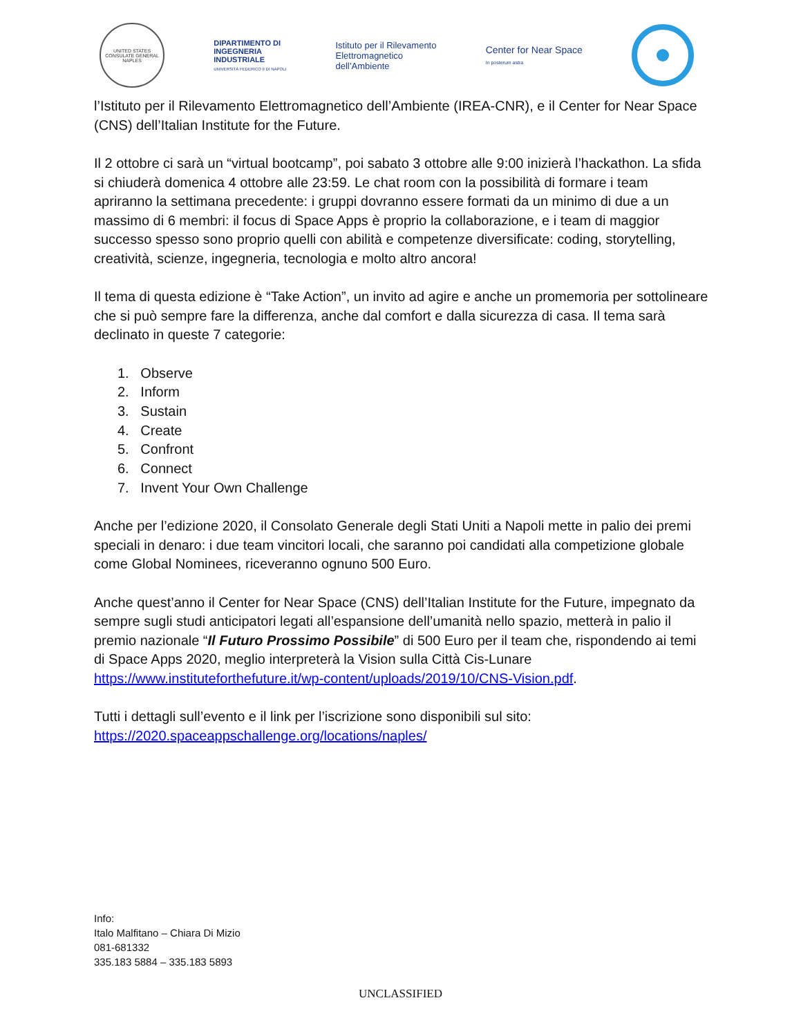UNITED STATES CONSULATE GENERAL
NAPLES
DIPARTIMENTO DI
INGEGNERIA
INDUSTRIALE
UNIVERSITÀ FEDERICO II DI NAPOLI
Istituto per il Rilevamento
Elettromagnetico
dell’Ambiente
Center for Near Space
In posterum astra
l’Istituto per il Rilevamento Elettromagnetico dell’Ambiente (IREA-CNR), e il Center for Near Space (CNS) dell’Italian Institute for the Future.
Il 2 ottobre ci sarà un “virtual bootcamp”, poi sabato 3 ottobre alle 9:00 inizierà l’hackathon. La sfida si chiuderà domenica 4 ottobre alle 23:59. Le chat room con la possibilità di formare i team apriranno la settimana precedente: i gruppi dovranno essere formati da un minimo di due a un massimo di 6 membri: il focus di Space Apps è proprio la collaborazione, e i team di maggior successo spesso sono proprio quelli con abilità e competenze diversificate: coding, storytelling, creatività, scienze, ingegneria, tecnologia e molto altro ancora!
Il tema di questa edizione è “Take Action”, un invito ad agire e anche un promemoria per sottolineare che si può sempre fare la differenza, anche dal comfort e dalla sicurezza di casa. Il tema sarà declinato in queste 7 categorie:
1. Observe
2. Inform
3. Sustain
4. Create
5. Confront
6. Connect
7. Invent Your Own Challenge
Anche per l’edizione 2020, il Consolato Generale degli Stati Uniti a Napoli mette in palio dei premi speciali in denaro: i due team vincitori locali, che saranno poi candidati alla competizione globale come Global Nominees, riceveranno ognuno 500 Euro.
Anche quest’anno il Center for Near Space (CNS) dell’Italian Institute for the Future, impegnato da sempre sugli studi anticipatori legati all’espansione dell’umanità nello spazio, metterà in palio il premio nazionale “Il Futuro Prossimo Possibile” di 500 Euro per il team che, rispondendo ai temi di Space Apps 2020, meglio interpreterà la Vision sulla Città Cis-Lunare https://www.instituteforthefuture.it/wp-content/uploads/2019/10/CNS-Vision.pdf.
Tutti i dettagli sull’evento e il link per l’iscrizione sono disponibili sul sito: https://2020.spaceappschallenge.org/locations/naples/
Info:
Italo Malfitano – Chiara Di Mizio
081-681332
335.183 5884 – 335.183 5893
UNCLASSIFIED